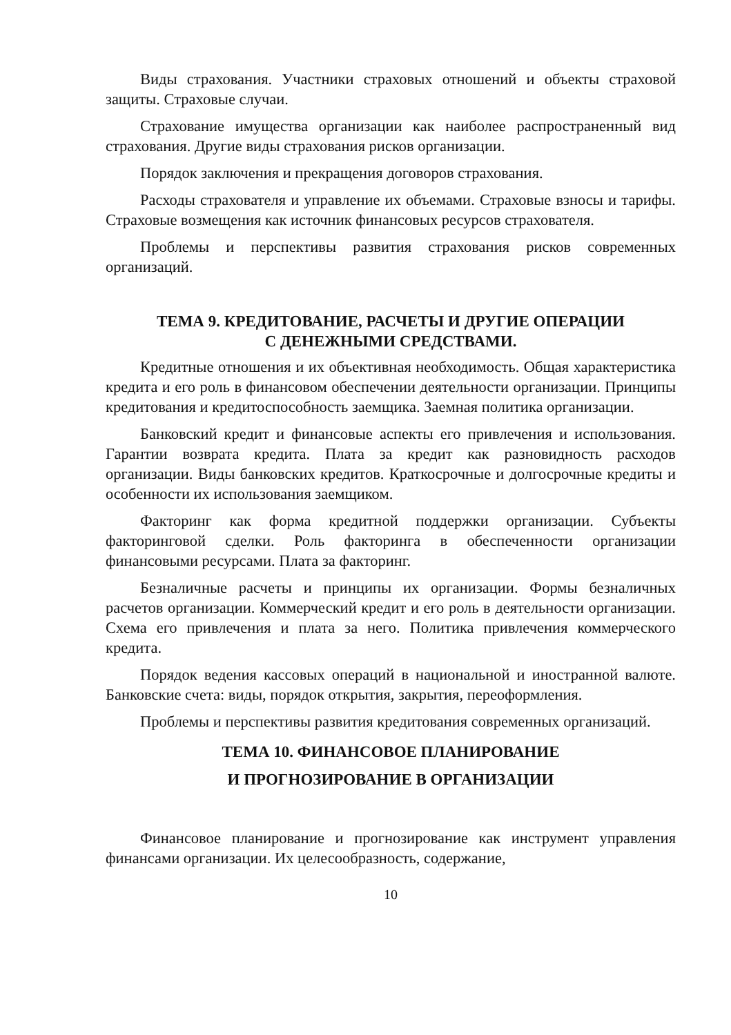Виды страхования. Участники страховых отношений и объекты страховой защиты. Страховые случаи.
Страхование имущества организации как наиболее распространенный вид страхования. Другие виды страхования рисков организации.
Порядок заключения и прекращения договоров страхования.
Расходы страхователя и управление их объемами. Страховые взносы и тарифы. Страховые возмещения как источник финансовых ресурсов страхователя.
Проблемы и перспективы развития страхования рисков современных организаций.
ТЕМА 9. КРЕДИТОВАНИЕ, РАСЧЕТЫ И ДРУГИЕ ОПЕРАЦИИ
С ДЕНЕЖНЫМИ СРЕДСТВАМИ.
Кредитные отношения и их объективная необходимость. Общая характеристика кредита и его роль в финансовом обеспечении деятельности организации. Принципы кредитования и кредитоспособность заемщика. Заемная политика организации.
Банковский кредит и финансовые аспекты его привлечения и использования. Гарантии возврата кредита. Плата за кредит как разновидность расходов организации. Виды банковских кредитов. Краткосрочные и долгосрочные кредиты и особенности их использования заемщиком.
Факторинг как форма кредитной поддержки организации. Субъекты факторинговой сделки. Роль факторинга в обеспеченности организации финансовыми ресурсами. Плата за факторинг.
Безналичные расчеты и принципы их организации. Формы безналичных расчетов организации. Коммерческий кредит и его роль в деятельности организации. Схема его привлечения и плата за него. Политика привлечения коммерческого кредита.
Порядок ведения кассовых операций в национальной и иностранной валюте. Банковские счета: виды, порядок открытия, закрытия, переоформления.
Проблемы и перспективы развития кредитования современных организаций.
ТЕМА 10. ФИНАНСОВОЕ ПЛАНИРОВАНИЕ
И ПРОГНОЗИРОВАНИЕ В ОРГАНИЗАЦИИ
Финансовое планирование и прогнозирование как инструмент управления финансами организации. Их целесообразность, содержание,
10